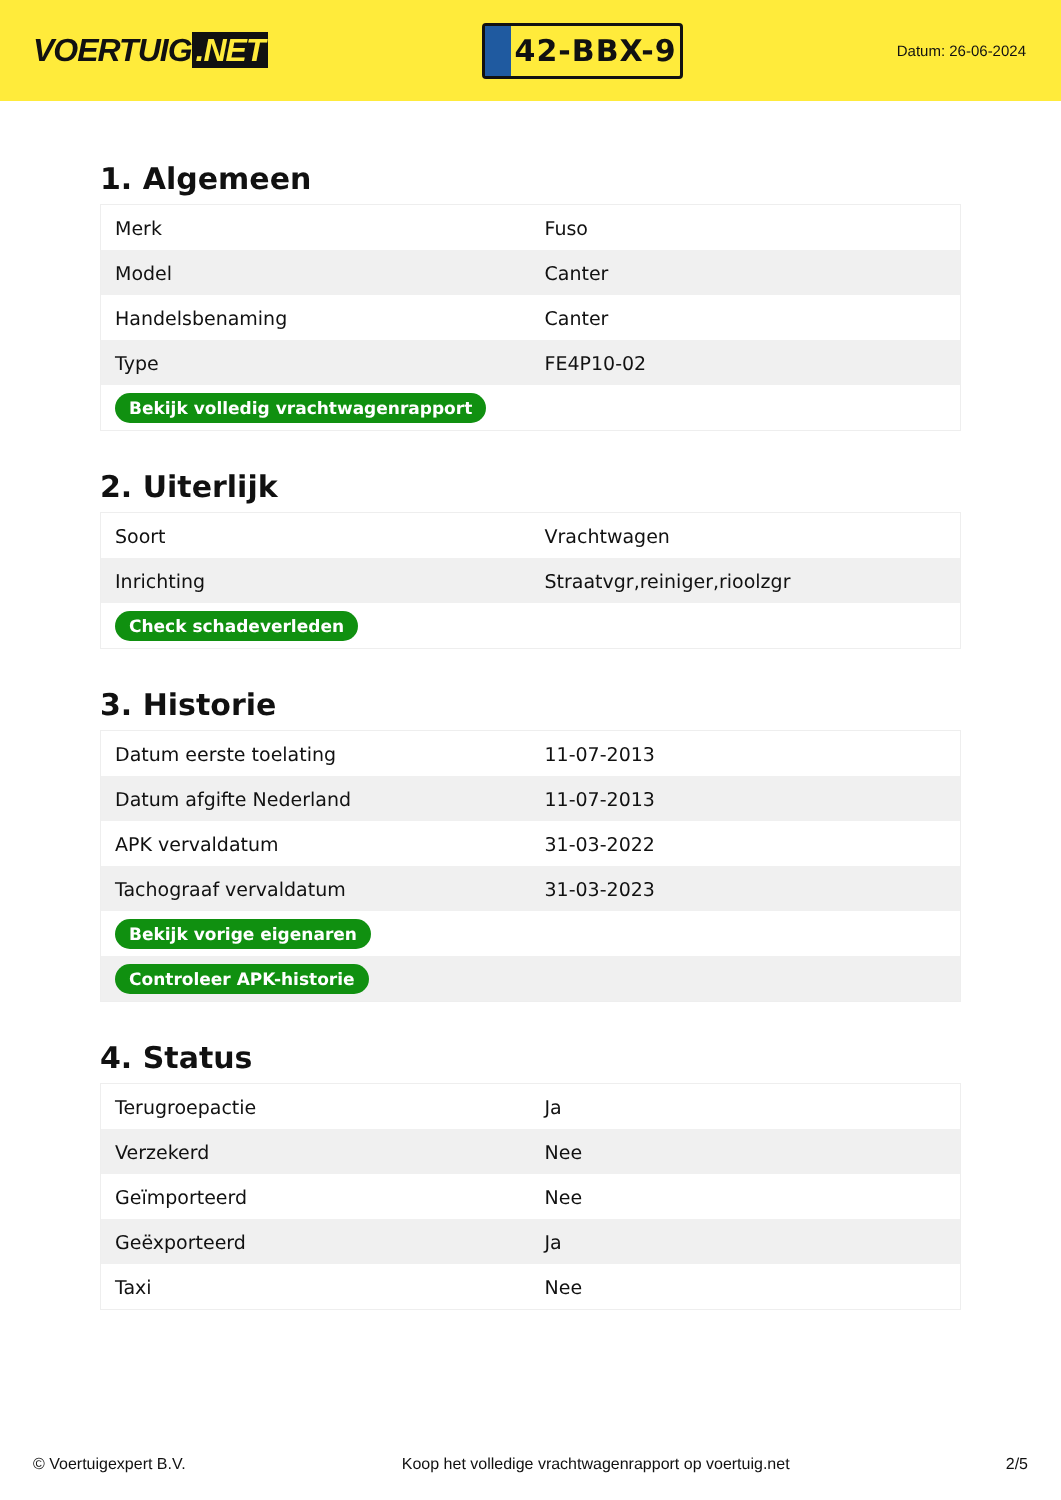VOERTUIG.NET
42-BBX-9
Datum: 26-06-2024
1. Algemeen
| Merk | Fuso |
| Model | Canter |
| Handelsbenaming | Canter |
| Type | FE4P10-02 |
| Bekijk volledig vrachtwagenrapport | |
2. Uiterlijk
| Soort | Vrachtwagen |
| Inrichting | Straatvgr,reiniger,rioolzgr |
| Check schadeverleden | |
3. Historie
| Datum eerste toelating | 11-07-2013 |
| Datum afgifte Nederland | 11-07-2013 |
| APK vervaldatum | 31-03-2022 |
| Tachograaf vervaldatum | 31-03-2023 |
| Bekijk vorige eigenaren | |
| Controleer APK-historie | |
4. Status
| Terugroepactie | Ja |
| Verzekerd | Nee |
| Geïmporteerd | Nee |
| Geëxporteerd | Ja |
| Taxi | Nee |
© Voertuigexpert B.V. Koop het volledige vrachtwagenrapport op voertuig.net 2/5